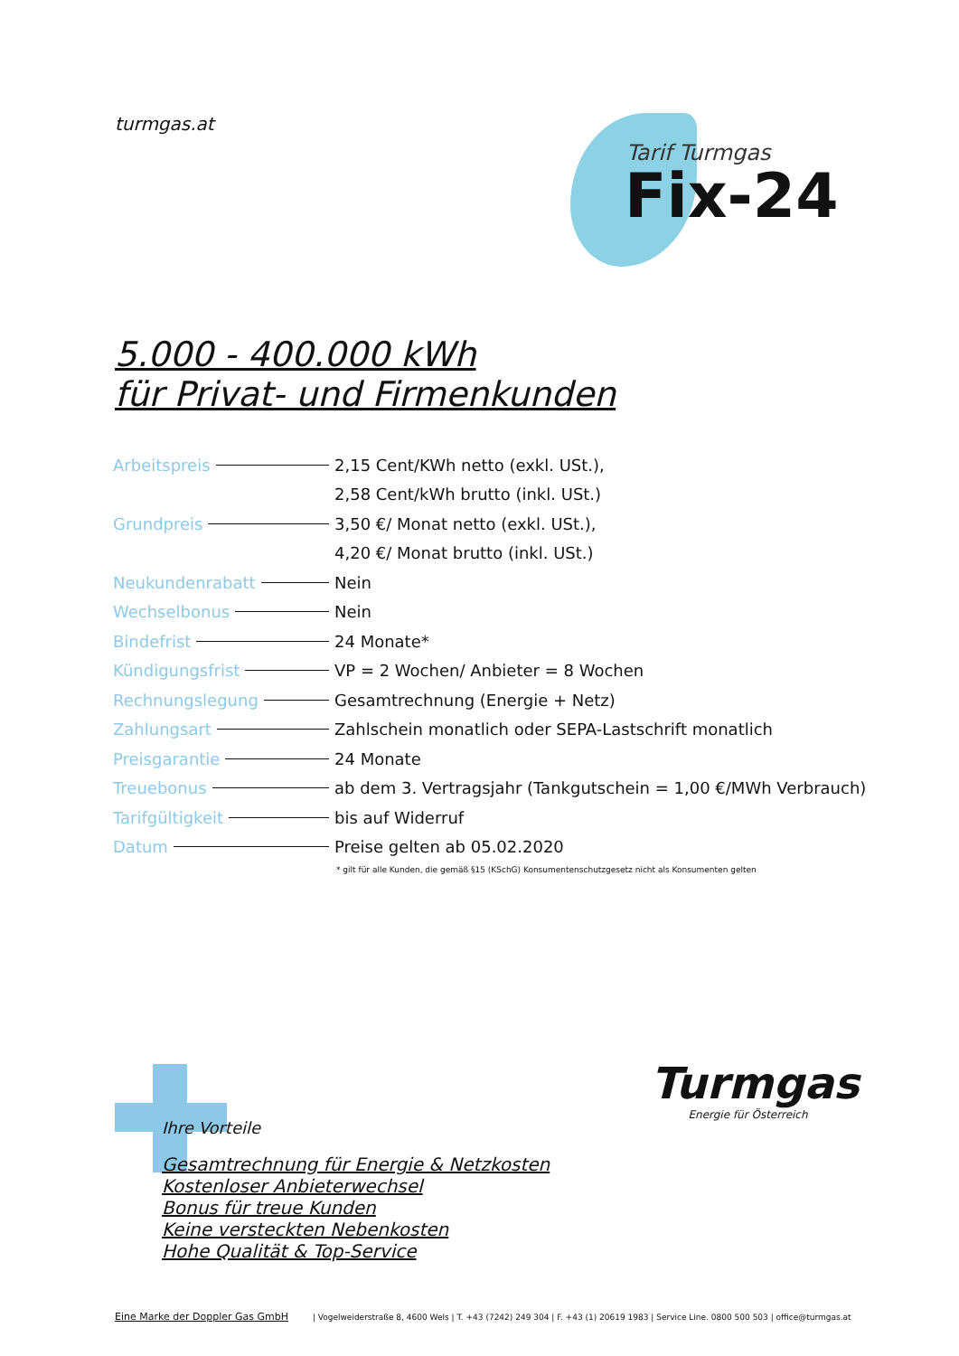turmgas.at
Tarif Turmgas
Fix-24
5.000 - 400.000 kWh
für Privat- und Firmenkunden
| Arbeitspreis | 2,15 Cent/KWh netto (exkl. USt.), |
| | 2,58 Cent/kWh brutto (inkl. USt.) |
| Grundpreis | 3,50 €/ Monat netto (exkl. USt.), |
| | 4,20 €/ Monat brutto (inkl. USt.) |
| Neukundenrabatt | Nein |
| Wechselbonus | Nein |
| Bindefrist | 24 Monate* |
| Kündigungsfrist | VP = 2 Wochen/ Anbieter = 8 Wochen |
| Rechnungslegung | Gesamtrechnung (Energie + Netz) |
| Zahlungsart | Zahlschein monatlich oder SEPA-Lastschrift monatlich |
| Preisgarantie | 24 Monate |
| Treuebonus | ab dem 3. Vertragsjahr (Tankgutschein = 1,00 €/MWh Verbrauch) |
| Tarifgültigkeit | bis auf Widerruf |
| Datum | Preise gelten ab 05.02.2020 |
* gilt für alle Kunden, die gemäß §15 (KSchG) Konsumentenschutzgesetz nicht als Konsumenten gelten
Ihre Vorteile
Gesamtrechnung für Energie & Netzkosten
Kostenloser Anbieterwechsel
Bonus für treue Kunden
Keine versteckten Nebenkosten
Hohe Qualität & Top-Service
Turmgas
Energie für Österreich
Eine Marke der Doppler Gas GmbH | Vogelweiderstraße 8, 4600 Wels | T. +43 (7242) 249 304 | F. +43 (1) 20619 1983 | Service Line. 0800 500 503 | office@turmgas.at